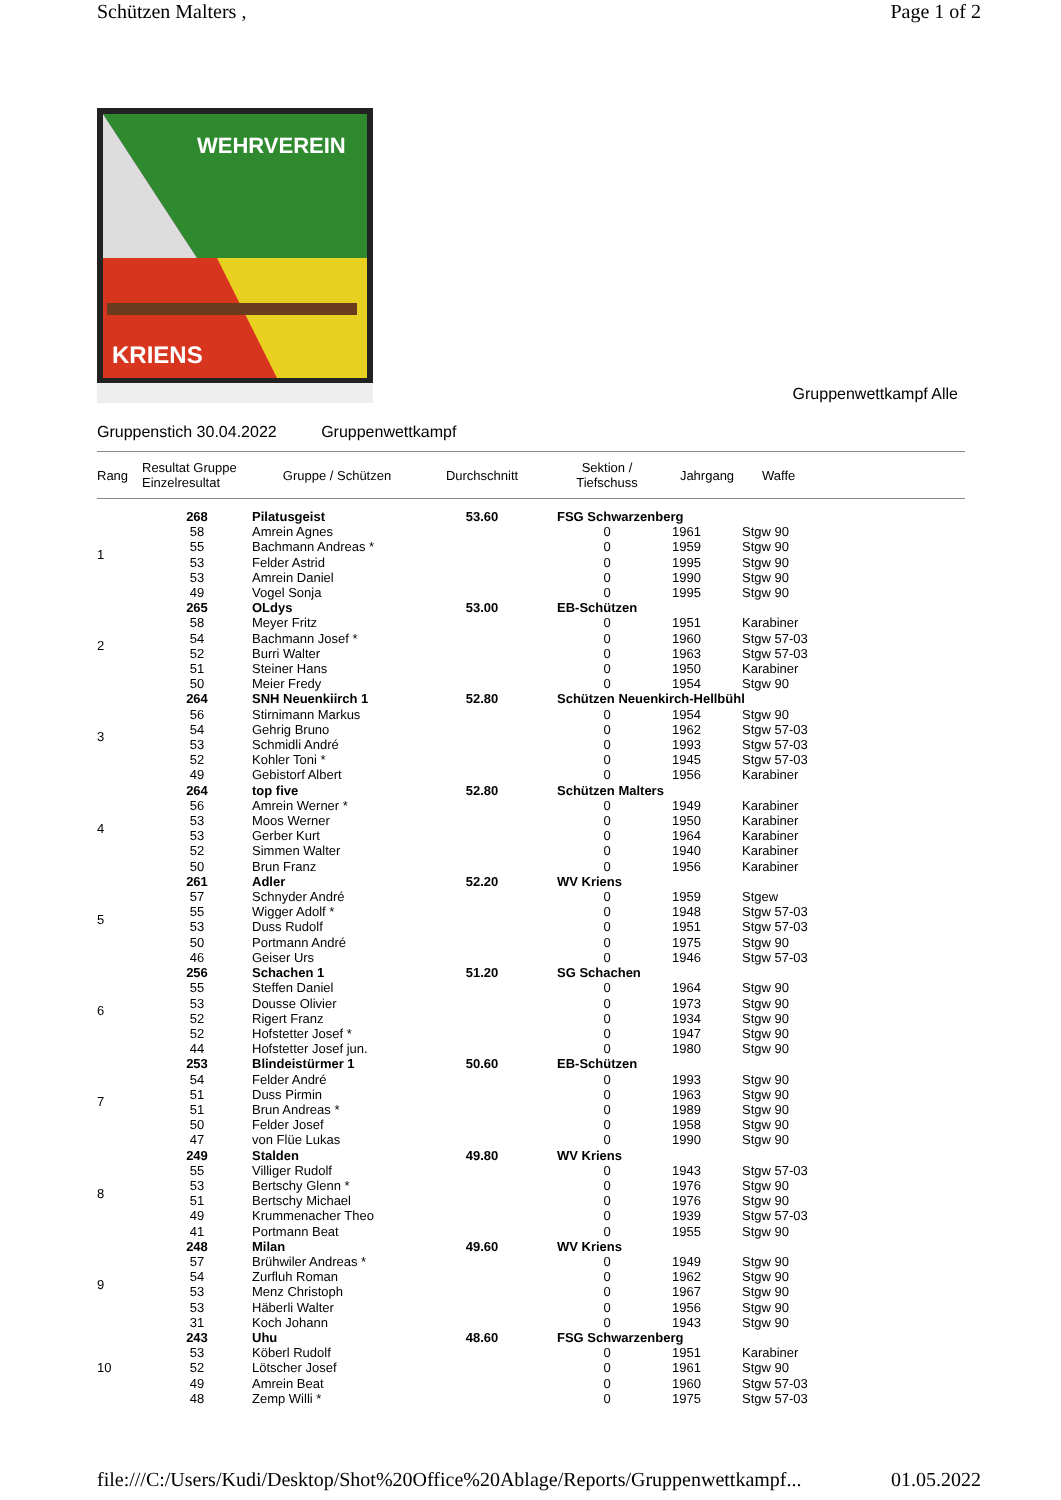Schützen Malters , Page 1 of 2
WEHRVEREIN
KRIENS
Gruppenwettkampf Alle
Gruppenstich 30.04.2022 Gruppenwettkampf
| Rang | Resultat Gruppe Einzelresultat | Gruppe / Schützen | Durchschnitt | Sektion / Tiefschuss | Jahrgang | Waffe |
| --- | --- | --- | --- | --- | --- | --- |
| 1 | 268 | Pilatusgeist | 53.60 | FSG Schwarzenberg | | |
| | 58 | Amrein Agnes | | 0 | 1961 | Stgw 90 |
| | 55 | Bachmann Andreas * | | 0 | 1959 | Stgw 90 |
| | 53 | Felder Astrid | | 0 | 1995 | Stgw 90 |
| | 53 | Amrein Daniel | | 0 | 1990 | Stgw 90 |
| | 49 | Vogel Sonja | | 0 | 1995 | Stgw 90 |
| 2 | 265 | OLdys | 53.00 | EB-Schützen | | |
| | 58 | Meyer Fritz | | 0 | 1951 | Karabiner |
| | 54 | Bachmann Josef * | | 0 | 1960 | Stgw 57-03 |
| | 52 | Burri Walter | | 0 | 1963 | Stgw 57-03 |
| | 51 | Steiner Hans | | 0 | 1950 | Karabiner |
| | 50 | Meier Fredy | | 0 | 1954 | Stgw 90 |
| 3 | 264 | SNH Neuenkiirch 1 | 52.80 | Schützen Neuenkirch-Hellbühl | | |
| | 56 | Stirnimann Markus | | 0 | 1954 | Stgw 90 |
| | 54 | Gehrig Bruno | | 0 | 1962 | Stgw 57-03 |
| | 53 | Schmidli André | | 0 | 1993 | Stgw 57-03 |
| | 52 | Kohler Toni * | | 0 | 1945 | Stgw 57-03 |
| | 49 | Gebistorf Albert | | 0 | 1956 | Karabiner |
| 4 | 264 | top five | 52.80 | Schützen Malters | | |
| | 56 | Amrein Werner * | | 0 | 1949 | Karabiner |
| | 53 | Moos Werner | | 0 | 1950 | Karabiner |
| | 53 | Gerber Kurt | | 0 | 1964 | Karabiner |
| | 52 | Simmen Walter | | 0 | 1940 | Karabiner |
| | 50 | Brun Franz | | 0 | 1956 | Karabiner |
| 5 | 261 | Adler | 52.20 | WV Kriens | | |
| | 57 | Schnyder André | | 0 | 1959 | Stgew |
| | 55 | Wigger Adolf * | | 0 | 1948 | Stgw 57-03 |
| | 53 | Duss Rudolf | | 0 | 1951 | Stgw 57-03 |
| | 50 | Portmann André | | 0 | 1975 | Stgw 90 |
| | 46 | Geiser Urs | | 0 | 1946 | Stgw 57-03 |
| 6 | 256 | Schachen 1 | 51.20 | SG Schachen | | |
| | 55 | Steffen Daniel | | 0 | 1964 | Stgw 90 |
| | 53 | Dousse Olivier | | 0 | 1973 | Stgw 90 |
| | 52 | Rigert Franz | | 0 | 1934 | Stgw 90 |
| | 52 | Hofstetter Josef * | | 0 | 1947 | Stgw 90 |
| | 44 | Hofstetter Josef jun. | | 0 | 1980 | Stgw 90 |
| 7 | 253 | Blindeistürmer 1 | 50.60 | EB-Schützen | | |
| | 54 | Felder André | | 0 | 1993 | Stgw 90 |
| | 51 | Duss Pirmin | | 0 | 1963 | Stgw 90 |
| | 51 | Brun Andreas * | | 0 | 1989 | Stgw 90 |
| | 50 | Felder Josef | | 0 | 1958 | Stgw 90 |
| | 47 | von Flüe Lukas | | 0 | 1990 | Stgw 90 |
| 8 | 249 | Stalden | 49.80 | WV Kriens | | |
| | 55 | Villiger Rudolf | | 0 | 1943 | Stgw 57-03 |
| | 53 | Bertschy Glenn * | | 0 | 1976 | Stgw 90 |
| | 51 | Bertschy Michael | | 0 | 1976 | Stgw 90 |
| | 49 | Krummenacher Theo | | 0 | 1939 | Stgw 57-03 |
| | 41 | Portmann Beat | | 0 | 1955 | Stgw 90 |
| 9 | 248 | Milan | 49.60 | WV Kriens | | |
| | 57 | Brühwiler Andreas * | | 0 | 1949 | Stgw 90 |
| | 54 | Zurfluh Roman | | 0 | 1962 | Stgw 90 |
| | 53 | Menz Christoph | | 0 | 1967 | Stgw 90 |
| | 53 | Häberli Walter | | 0 | 1956 | Stgw 90 |
| | 31 | Koch Johann | | 0 | 1943 | Stgw 90 |
| 10 | 243 | Uhu | 48.60 | FSG Schwarzenberg | | |
| | 53 | Köberl Rudolf | | 0 | 1951 | Karabiner |
| | 52 | Lötscher Josef | | 0 | 1961 | Stgw 90 |
| | 49 | Amrein Beat | | 0 | 1960 | Stgw 57-03 |
| | 48 | Zemp Willi * | | 0 | 1975 | Stgw 57-03 |
file:///C:/Users/Kudi/Desktop/Shot%20Office%20Ablage/Reports/Gruppenwettkampf... 01.05.2022